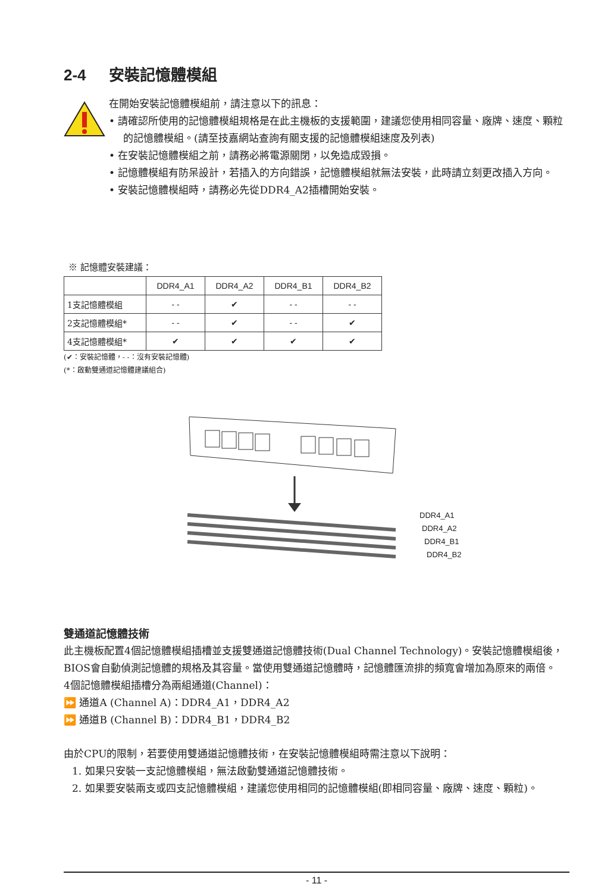2-4 安裝記憶體模組
在開始安裝記憶體模組前，請注意以下的訊息：
• 請確認所使用的記憶體模組規格是在此主機板的支援範圍，建議您使用相同容量、廠牌、速度、顆粒的記憶體模組。(請至技嘉網站查詢有關支援的記憶體模組速度及列表)
• 在安裝記憶體模組之前，請務必將電源關閉，以免造成毀損。
• 記憶體模組有防呆設計，若插入的方向錯誤，記憶體模組就無法安裝，此時請立刻更改插入方向。
• 安裝記憶體模組時，請務必先從DDR4_A2插槽開始安裝。
※ 記憶體安裝建議：
| | DDR4_A1 | DDR4_A2 | DDR4_B1 | DDR4_B2 |
| --- | --- | --- | --- | --- |
| 1支記憶體模組 | - - | ✔ | - - | - - |
| 2支記憶體模組* | - - | ✔ | - - | ✔ |
| 4支記憶體模組* | ✔ | ✔ | ✔ | ✔ |
(✔：安裝記憶體，- -：沒有安裝記憶體)
(*：啟動雙通道記憶體建議組合)
DDR4_A1
DDR4_A2
DDR4_B1
DDR4_B2
雙通道記憶體技術
此主機板配置4個記憶體模組插槽並支援雙通道記憶體技術(Dual Channel Technology)。安裝記憶體模組後，BIOS會自動偵測記憶體的規格及其容量。當使用雙通道記憶體時，記憶體匯流排的頻寬會增加為原來的兩倍。
4個記憶體模組插槽分為兩組通道(Channel)：
⏩ 通道A (Channel A)：DDR4_A1，DDR4_A2
⏩ 通道B (Channel B)：DDR4_B1，DDR4_B2
由於CPU的限制，若要使用雙通道記憶體技術，在安裝記憶體模組時需注意以下說明：
1. 如果只安裝一支記憶體模組，無法啟動雙通道記憶體技術。
2. 如果要安裝兩支或四支記憶體模組，建議您使用相同的記憶體模組(即相同容量、廠牌、速度、顆粒)。
- 11 -